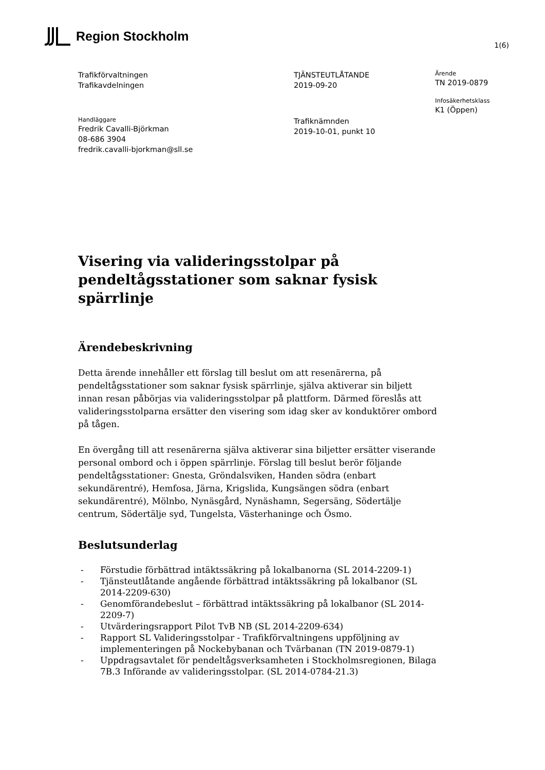Region Stockholm
1(6)
Trafikförvaltningen
Trafikavdelningen
TJÄNSTEUTLÅTANDE
2019-09-20
Ärende
TN 2019-0879
Infosäkerhetsklass
K1 (Öppen)
Handläggare
Fredrik Cavalli-Björkman
08-686 3904
fredrik.cavalli-bjorkman@sll.se
Trafiknämnden
2019-10-01, punkt 10
Visering via valideringsstolpar på pendeltågsstationer som saknar fysisk spärrlinje
Ärendebeskrivning
Detta ärende innehåller ett förslag till beslut om att resenärerna, på pendeltågsstationer som saknar fysisk spärrlinje, själva aktiverar sin biljett innan resan påbörjas via valideringsstolpar på plattform. Därmed föreslås att valideringsstolparna ersätter den visering som idag sker av konduktörer ombord på tågen.
En övergång till att resenärerna själva aktiverar sina biljetter ersätter viserande personal ombord och i öppen spärrlinje. Förslag till beslut berör följande pendeltågsstationer: Gnesta, Gröndalsviken, Handen södra (enbart sekundärentré), Hemfosa, Järna, Krigslida, Kungsängen södra (enbart sekundärentré), Mölnbo, Nynäsgård, Nynäshamn, Segersäng, Södertälje centrum, Södertälje syd, Tungelsta, Västerhaninge och Ösmo.
Beslutsunderlag
- Förstudie förbättrad intäktssäkring på lokalbanorna (SL 2014-2209-1)
- Tjänsteutlåtande angående förbättrad intäktssäkring på lokalbanor (SL 2014-2209-630)
- Genomförandebeslut – förbättrad intäktssäkring på lokalbanor (SL 2014-2209-7)
- Utvärderingsrapport Pilot TvB NB (SL 2014-2209-634)
- Rapport SL Valideringsstolpar - Trafikförvaltningens uppföljning av implementeringen på Nockebybanan och Tvärbanan (TN 2019-0879-1)
- Uppdragsavtalet för pendeltågsverksamheten i Stockholmsregionen, Bilaga 7B.3 Införande av valideringsstolpar. (SL 2014-0784-21.3)